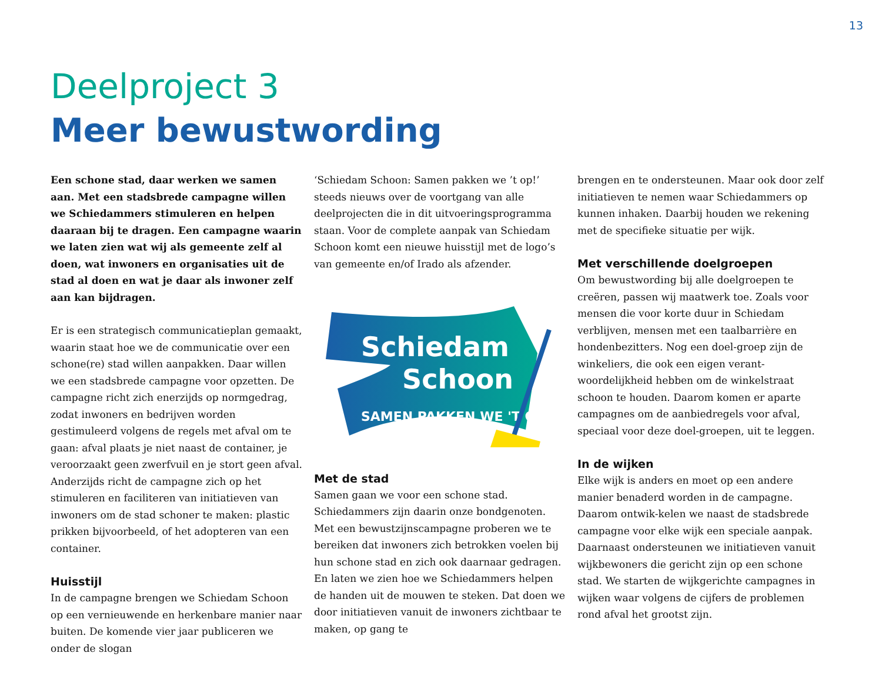13
Deelproject 3
Meer bewustwording
Een schone stad, daar werken we samen aan. Met een stadsbrede campagne willen we Schiedammers stimuleren en helpen daaraan bij te dragen. Een campagne waarin we laten zien wat wij als gemeente zelf al doen, wat inwoners en organisaties uit de stad al doen en wat je daar als inwoner zelf aan kan bijdragen.
Er is een strategisch communicatieplan gemaakt, waarin staat hoe we de communicatie over een schone(re) stad willen aanpakken. Daar willen we een stadsbrede campagne voor opzetten. De campagne richt zich enerzijds op normgedrag, zodat inwoners en bedrijven worden gestimuleerd volgens de regels met afval om te gaan: afval plaats je niet naast de container, je veroorzaakt geen zwerfvuil en je stort geen afval. Anderzijds richt de campagne zich op het stimuleren en faciliteren van initiatieven van inwoners om de stad schoner te maken: plastic prikken bijvoorbeeld, of het adopteren van een container.
Huisstijl
In de campagne brengen we Schiedam Schoon op een vernieuwende en herkenbare manier naar buiten. De komende vier jaar publiceren we onder de slogan
‘Schiedam Schoon: Samen pakken we ’t op!’ steeds nieuws over de voortgang van alle deelprojecten die in dit uitvoeringsprogramma staan. Voor de complete aanpak van Schiedam Schoon komt een nieuwe huisstijl met de logo’s van gemeente en/of Irado als afzender.
Schiedam
Schoon
SAMEN PAKKEN WE 'T OP!
Met de stad
Samen gaan we voor een schone stad. Schiedammers zijn daarin onze bondgenoten. Met een bewustzijnscampagne proberen we te bereiken dat inwoners zich betrokken voelen bij hun schone stad en zich ook daarnaar gedragen. En laten we zien hoe we Schiedammers helpen de handen uit de mouwen te steken. Dat doen we door initiatieven vanuit de inwoners zichtbaar te maken, op gang te
brengen en te ondersteunen. Maar ook door zelf initiatieven te nemen waar Schiedammers op kunnen inhaken. Daarbij houden we rekening met de specifieke situatie per wijk.
Met verschillende doelgroepen
Om bewustwording bij alle doelgroepen te creëren, passen wij maatwerk toe. Zoals voor mensen die voor korte duur in Schiedam verblijven, mensen met een taalbarrière en hondenbezitters. Nog een doel-groep zijn de winkeliers, die ook een eigen verant-woordelijkheid hebben om de winkelstraat schoon te houden. Daarom komen er aparte campagnes om de aanbiedregels voor afval, speciaal voor deze doel-groepen, uit te leggen.
In de wijken
Elke wijk is anders en moet op een andere manier benaderd worden in de campagne. Daarom ontwik-kelen we naast de stadsbrede campagne voor elke wijk een speciale aanpak. Daarnaast ondersteunen we initiatieven vanuit wijkbewoners die gericht zijn op een schone stad. We starten de wijkgerichte campagnes in wijken waar volgens de cijfers de problemen rond afval het grootst zijn.